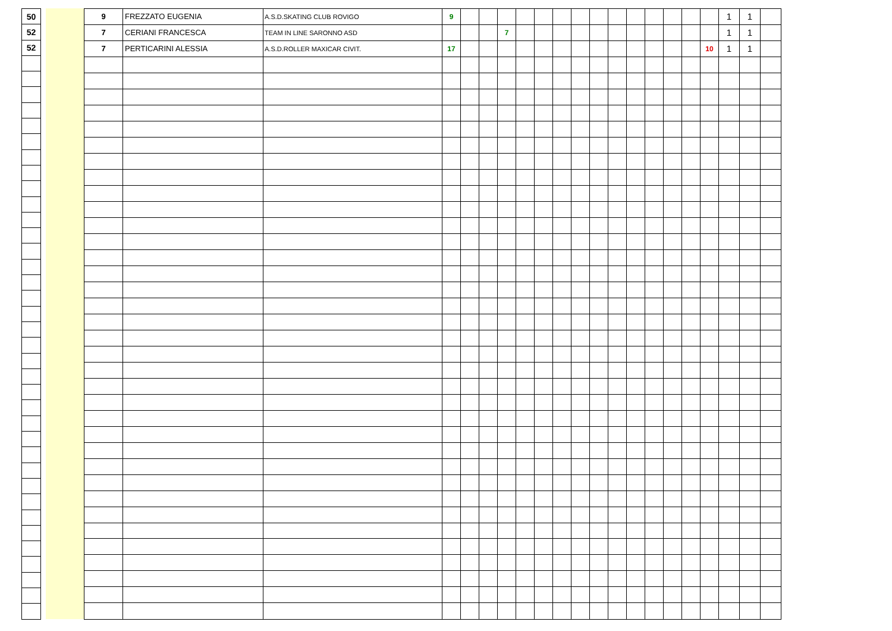| 50 |
| 52 |
| 52 |
| 9 | FREZZATO EUGENIA | A.S.D.SKATING CLUB ROVIGO | 9 | | | | | | | | | | | | | | | 1 | 1 | |
| 7 | CERIANI FRANCESCA | TEAM IN LINE SARONNO ASD | | | | 7 | | | | | | | | | | | | 1 | 1 | |
| 7 | PERTICARINI ALESSIA | A.S.D.ROLLER MAXICAR CIVIT. | 17 | | | | | | | | | | | | | | 10 | 1 | 1 | |